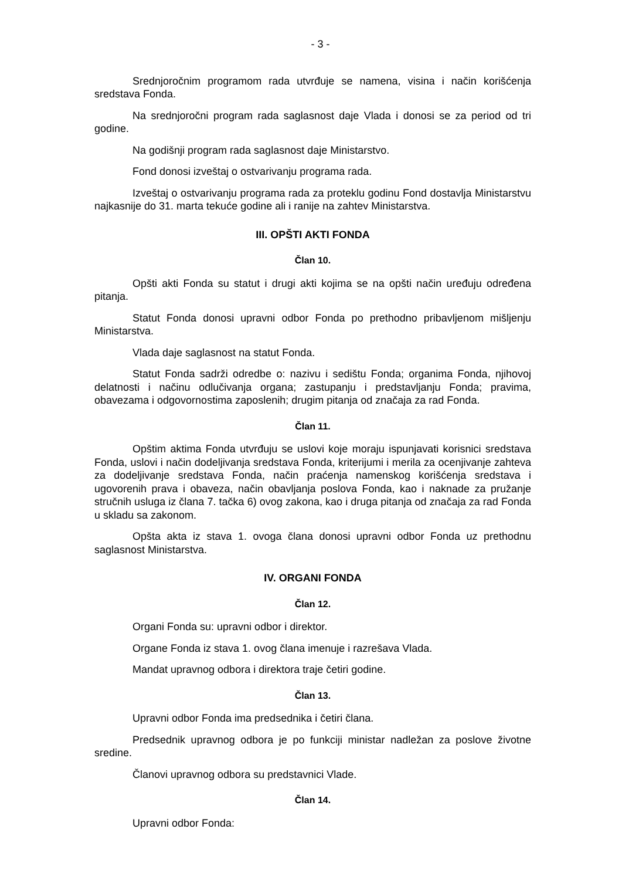- 3 -
Srednjoročnim programom rada utvrđuje se namena, visina i način korišćenja sredstava Fonda.
Na srednjoročni program rada saglasnost daje Vlada i donosi se za period od tri godine.
Na godišnji program rada saglasnost daje Ministarstvo.
Fond donosi izveštaj o ostvarivanju programa rada.
Izveštaj o ostvarivanju programa rada za proteklu godinu Fond dostavlja Ministarstvu najkasnije do 31. marta tekuće godine ali i ranije na zahtev Ministarstva.
III. OPŠTI AKTI FONDA
Član 10.
Opšti akti Fonda su statut i drugi akti kojima se na opšti način uređuju određena pitanja.
Statut Fonda donosi upravni odbor Fonda po prethodno pribavljenom mišljenju Ministarstva.
Vlada daje saglasnost na statut Fonda.
Statut Fonda sadrži odredbe o: nazivu i sedištu Fonda; organima Fonda, njihovoj delatnosti i načinu odlučivanja organa; zastupanju i predstavljanju Fonda; pravima, obavezama i odgovornostima zaposlenih; drugim pitanja od značaja za rad Fonda.
Član 11.
Opštim aktima Fonda utvrđuju se uslovi koje moraju ispunjavati korisnici sredstava Fonda, uslovi i način dodeljivanja sredstava Fonda, kriterijumi i merila za ocenjivanje zahteva za dodeljivanje sredstava Fonda, način praćenja namenskog korišćenja sredstava i ugovorenih prava i obaveza, način obavljanja poslova Fonda, kao i naknade za pružanje stručnih usluga iz člana 7. tačka 6) ovog zakona, kao i druga pitanja od značaja za rad Fonda u skladu sa zakonom.
Opšta akta iz stava 1. ovoga člana donosi upravni odbor Fonda uz prethodnu saglasnost Ministarstva.
IV. ORGANI FONDA
Član 12.
Organi Fonda su: upravni odbor i direktor.
Organe Fonda iz stava 1. ovog člana imenuje i razrešava Vlada.
Mandat upravnog odbora i direktora traje četiri godine.
Član 13.
Upravni odbor Fonda ima predsednika i četiri člana.
Predsednik upravnog odbora je po funkciji ministar nadležan za poslove životne sredine.
Članovi upravnog odbora su predstavnici Vlade.
Član 14.
Upravni odbor Fonda: